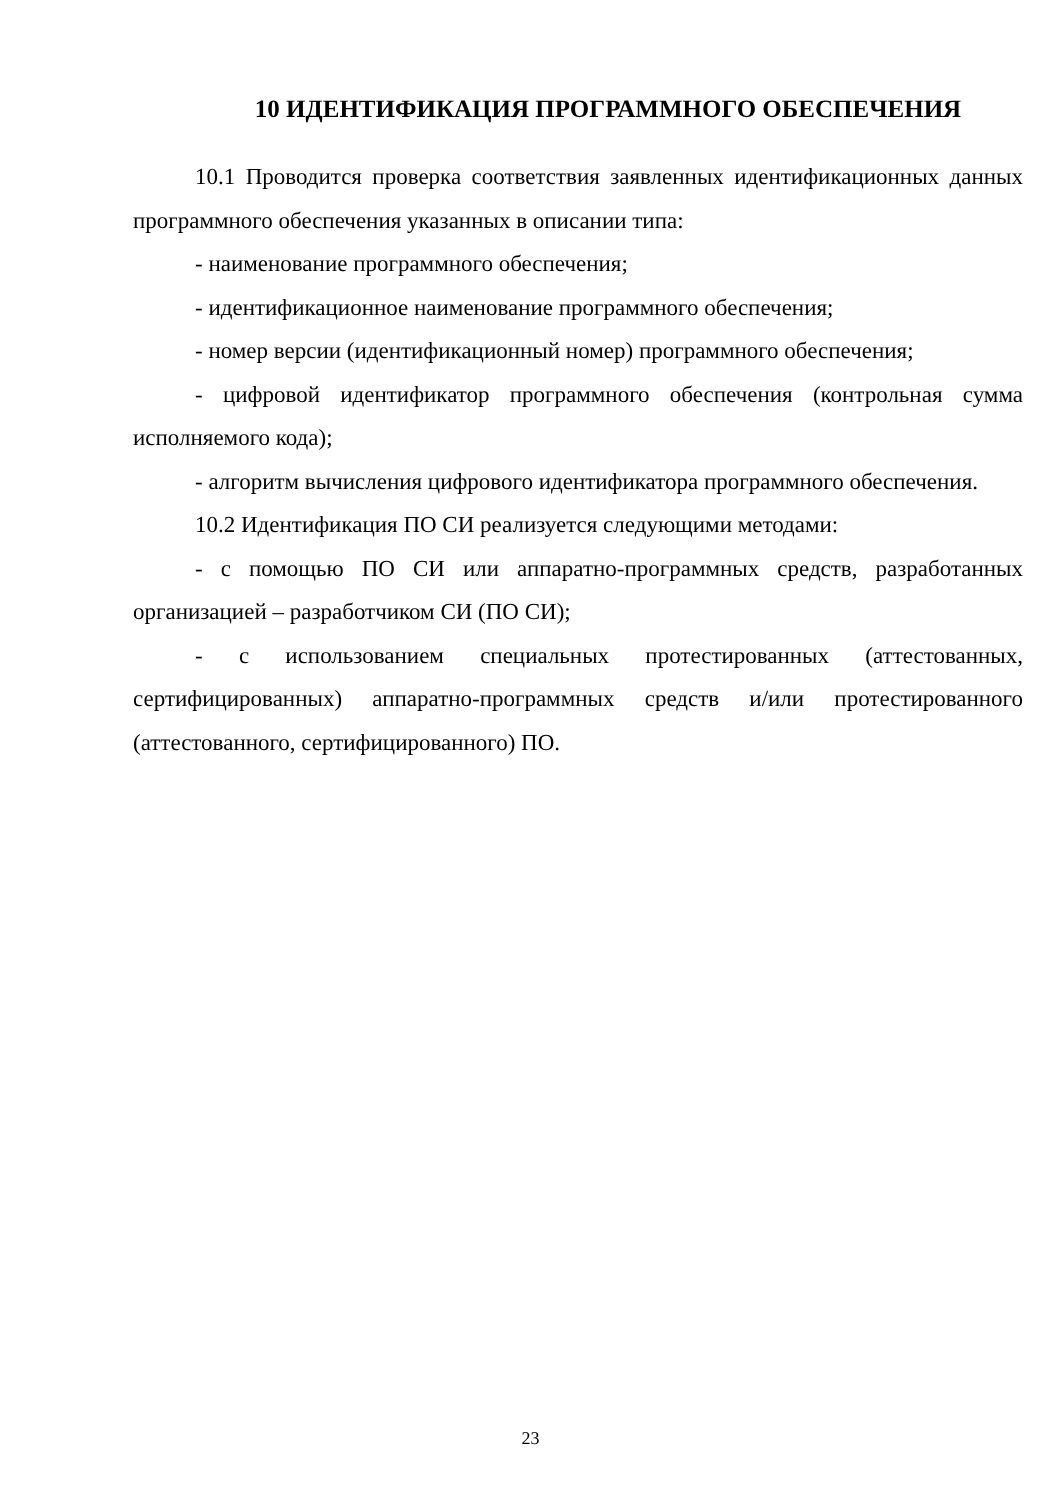10 ИДЕНТИФИКАЦИЯ ПРОГРАММНОГО ОБЕСПЕЧЕНИЯ
10.1 Проводится проверка соответствия заявленных идентификационных данных программного обеспечения указанных в описании типа:
- наименование программного обеспечения;
- идентификационное наименование программного обеспечения;
- номер версии (идентификационный номер) программного обеспечения;
- цифровой идентификатор программного обеспечения (контрольная сумма исполняемого кода);
- алгоритм вычисления цифрового идентификатора программного обеспечения.
10.2 Идентификация ПО СИ реализуется следующими методами:
- с помощью ПО СИ или аппаратно-программных средств, разработанных организацией – разработчиком СИ (ПО СИ);
- с использованием специальных протестированных (аттестованных, сертифицированных) аппаратно-программных средств и/или протестированного (аттестованного, сертифицированного) ПО.
23